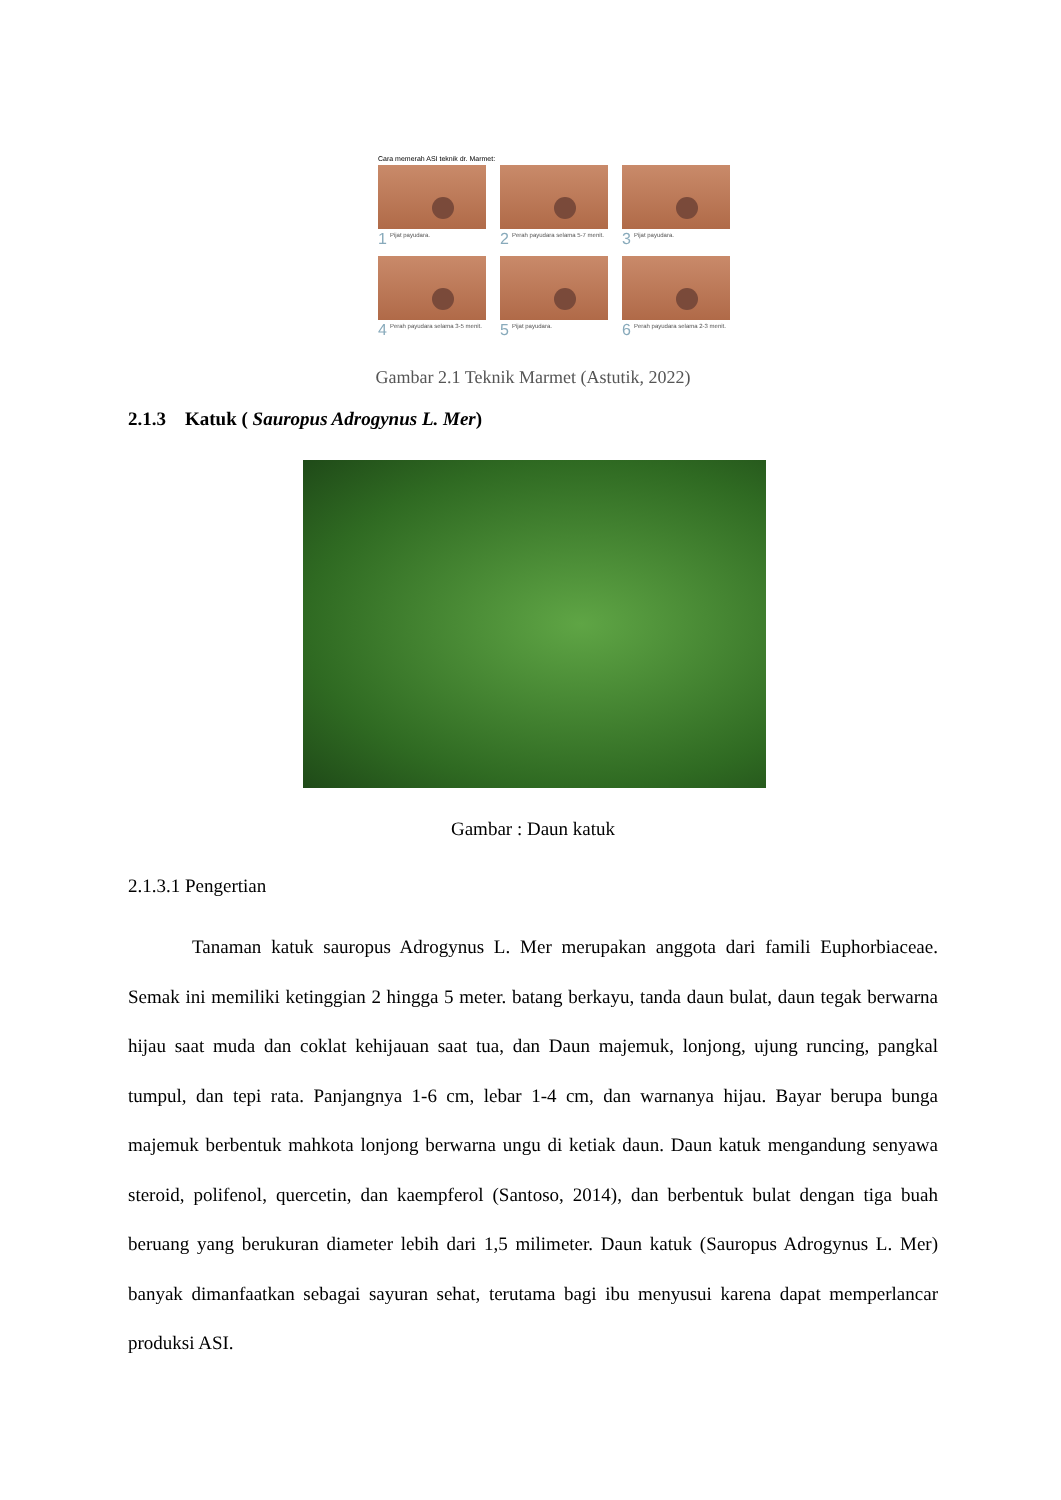Cara memerah ASI teknik dr. Marmet:
1 Pijat payudara.
2 Perah payudara selama 5-7 menit.
3 Pijat payudara.
4 Perah payudara selama 3-5 menit.
5 Pijat payudara.
6 Perah payudara selama 2-3 menit.
Gambar 2.1 Teknik Marmet (Astutik, 2022)
2.1.3 Katuk ( Sauropus Adrogynus L. Mer)
Gambar : Daun katuk
2.1.3.1 Pengertian
Tanaman katuk sauropus Adrogynus L. Mer merupakan anggota dari famili Euphorbiaceae. Semak ini memiliki ketinggian 2 hingga 5 meter. batang berkayu, tanda daun bulat, daun tegak berwarna hijau saat muda dan coklat kehijauan saat tua, dan Daun majemuk, lonjong, ujung runcing, pangkal tumpul, dan tepi rata. Panjangnya 1-6 cm, lebar 1-4 cm, dan warnanya hijau. Bayar berupa bunga majemuk berbentuk mahkota lonjong berwarna ungu di ketiak daun. Daun katuk mengandung senyawa steroid, polifenol, quercetin, dan kaempferol (Santoso, 2014), dan berbentuk bulat dengan tiga buah beruang yang berukuran diameter lebih dari 1,5 milimeter. Daun katuk (Sauropus Adrogynus L. Mer) banyak dimanfaatkan sebagai sayuran sehat, terutama bagi ibu menyusui karena dapat memperlancar produksi ASI.